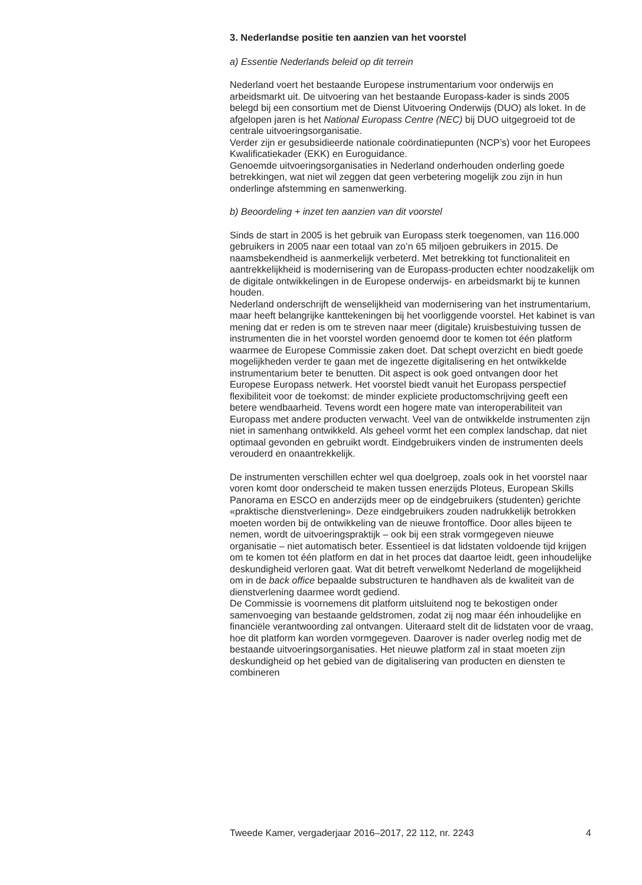3. Nederlandse positie ten aanzien van het voorstel
a) Essentie Nederlands beleid op dit terrein
Nederland voert het bestaande Europese instrumentarium voor onderwijs en arbeidsmarkt uit. De uitvoering van het bestaande Europass-kader is sinds 2005 belegd bij een consortium met de Dienst Uitvoering Onderwijs (DUO) als loket. In de afgelopen jaren is het National Europass Centre (NEC) bij DUO uitgegroeid tot de centrale uitvoeringsorganisatie.
Verder zijn er gesubsidieerde nationale coördinatiepunten (NCP’s) voor het Europees Kwalificatiekader (EKK) en Euroguidance.
Genoemde uitvoeringsorganisaties in Nederland onderhouden onderling goede betrekkingen, wat niet wil zeggen dat geen verbetering mogelijk zou zijn in hun onderlinge afstemming en samenwerking.
b) Beoordeling + inzet ten aanzien van dit voorstel
Sinds de start in 2005 is het gebruik van Europass sterk toegenomen, van 116.000 gebruikers in 2005 naar een totaal van zo’n 65 miljoen gebruikers in 2015. De naamsbekendheid is aanmerkelijk verbeterd. Met betrekking tot functionaliteit en aantrekkelijkheid is modernisering van de Europass-producten echter noodzakelijk om de digitale ontwikkelingen in de Europese onderwijs- en arbeidsmarkt bij te kunnen houden.
Nederland onderschrijft de wenselijkheid van modernisering van het instrumentarium, maar heeft belangrijke kanttekeningen bij het voorliggende voorstel. Het kabinet is van mening dat er reden is om te streven naar meer (digitale) kruisbestuiving tussen de instrumenten die in het voorstel worden genoemd door te komen tot één platform waarmee de Europese Commissie zaken doet. Dat schept overzicht en biedt goede mogelijkheden verder te gaan met de ingezette digitalisering en het ontwikkelde instrumentarium beter te benutten. Dit aspect is ook goed ontvangen door het Europese Europass netwerk. Het voorstel biedt vanuit het Europass perspectief flexibiliteit voor de toekomst: de minder expliciete productomschrijving geeft een betere wendbaarheid. Tevens wordt een hogere mate van interoperabiliteit van Europass met andere producten verwacht. Veel van de ontwikkelde instrumenten zijn niet in samenhang ontwikkeld. Als geheel vormt het een complex landschap, dat niet optimaal gevonden en gebruikt wordt. Eindgebruikers vinden de instrumenten deels verouderd en onaantrekkelijk.
De instrumenten verschillen echter wel qua doelgroep, zoals ook in het voorstel naar voren komt door onderscheid te maken tussen enerzijds Ploteus, European Skills Panorama en ESCO en anderzijds meer op de eindgebruikers (studenten) gerichte «praktische dienstverlening». Deze eindgebruikers zouden nadrukkelijk betrokken moeten worden bij de ontwikkeling van de nieuwe frontoffice. Door alles bijeen te nemen, wordt de uitvoeringspraktijk – ook bij een strak vormgegeven nieuwe organisatie – niet automatisch beter. Essentieel is dat lidstaten voldoende tijd krijgen om te komen tot één platform en dat in het proces dat daartoe leidt, geen inhoudelijke deskundigheid verloren gaat. Wat dit betreft verwelkomt Nederland de mogelijkheid om in de back office bepaalde substructuren te handhaven als de kwaliteit van de dienstverlening daarmee wordt gediend.
De Commissie is voornemens dit platform uitsluitend nog te bekostigen onder samenvoeging van bestaande geldstromen, zodat zij nog maar één inhoudelijke en financiële verantwoording zal ontvangen. Uiteraard stelt dit de lidstaten voor de vraag, hoe dit platform kan worden vormgegeven. Daarover is nader overleg nodig met de bestaande uitvoeringsorganisaties. Het nieuwe platform zal in staat moeten zijn deskundigheid op het gebied van de digitalisering van producten en diensten te combineren
Tweede Kamer, vergaderjaar 2016–2017, 22 112, nr. 2243 4